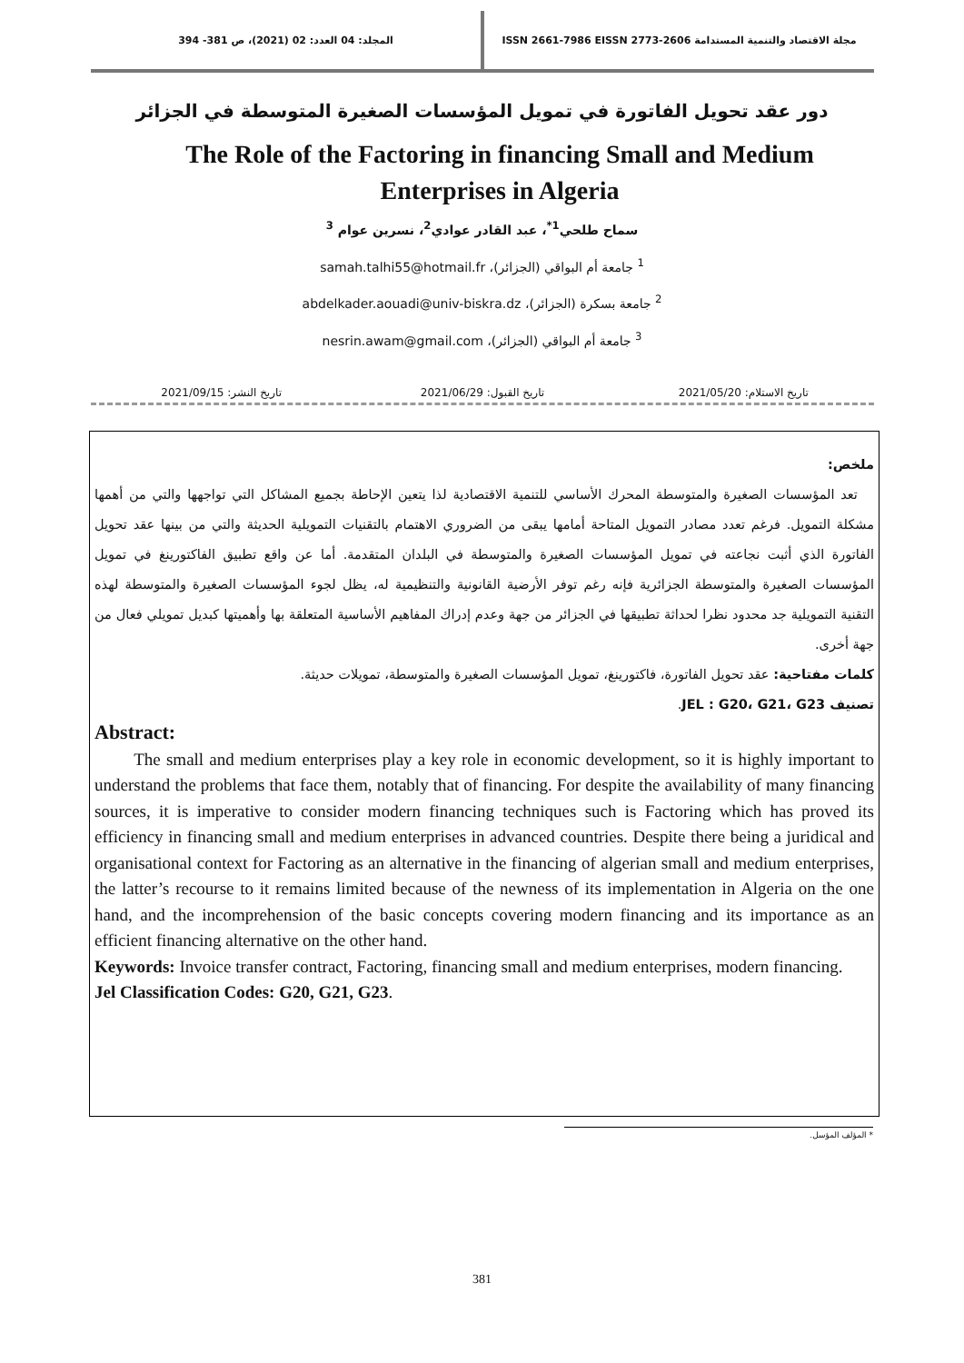مجلة الاقتصاد والتنمية المستدامة ISSN 2661-7986 EISSN 2773-2606
المجلد: 04 العدد: 02 (2021)، ص 381- 394
دور عقد تحويل الفاتورة في تمويل المؤسسات الصغيرة المتوسطة في الجزائر
The Role of the Factoring in financing Small and Medium Enterprises in Algeria
سماح طلحي<sup>1*</sup>، عبد القادر عوادي<sup>2</sup>، نسرين عوام <sup>3</sup>
<sup>1</sup> جامعة أم البواقي (الجزائر)، samah.talhi55@hotmail.fr
<sup>2</sup> جامعة بسكرة (الجزائر)، abdelkader.aouadi@univ-biskra.dz
<sup>3</sup> جامعة أم البواقي (الجزائر)، nesrin.awam@gmail.com
تاريخ الاستلام: 2021/05/20 تاريخ القبول: 2021/06/29 تاريخ النشر: 2021/09/15
ملخص:
تعد المؤسسات الصغيرة والمتوسطة المحرك الأساسي للتنمية الاقتصادية لذا يتعين الإحاطة بجميع المشاكل التي تواجهها والتي من أهمها مشكلة التمويل. فرغم تعدد مصادر التمويل المتاحة أمامها يبقى من الضروري الاهتمام بالتقنيات التمويلية الحديثة والتي من بينها عقد تحويل الفاتورة الذي أثبت نجاعته في تمويل المؤسسات الصغيرة والمتوسطة في البلدان المتقدمة. أما عن واقع تطبيق الفاكتورينغ في تمويل المؤسسات الصغيرة والمتوسطة الجزائرية فإنه رغم توفر الأرضية القانونية والتنظيمية له، يظل لجوء المؤسسات الصغيرة والمتوسطة لهذه التقنية التمويلية جد محدود نظرا لحداثة تطبيقها في الجزائر من جهة وعدم إدراك المفاهيم الأساسية المتعلقة بها وأهميتها كبديل تمويلي فعال من جهة أخرى.
كلمات مفتاحية: عقد تحويل الفاتورة، فاكتورينغ، تمويل المؤسسات الصغيرة والمتوسطة، تمويلات حديثة.
تصنيف JEL : G20، G21، G23.
Abstract:
The small and medium enterprises play a key role in economic development, so it is highly important to understand the problems that face them, notably that of financing. For despite the availability of many financing sources, it is imperative to consider modern financing techniques such is Factoring which has proved its efficiency in financing small and medium enterprises in advanced countries. Despite there being a juridical and organisational context for Factoring as an alternative in the financing of algerian small and medium enterprises, the latter’s recourse to it remains limited because of the newness of its implementation in Algeria on the one hand, and the incomprehension of the basic concepts covering modern financing and its importance as an efficient financing alternative on the other hand.
Keywords: Invoice transfer contract, Factoring, financing small and medium enterprises, modern financing.
Jel Classification Codes: G20, G21, G23.
* المؤلف المؤسل.
381